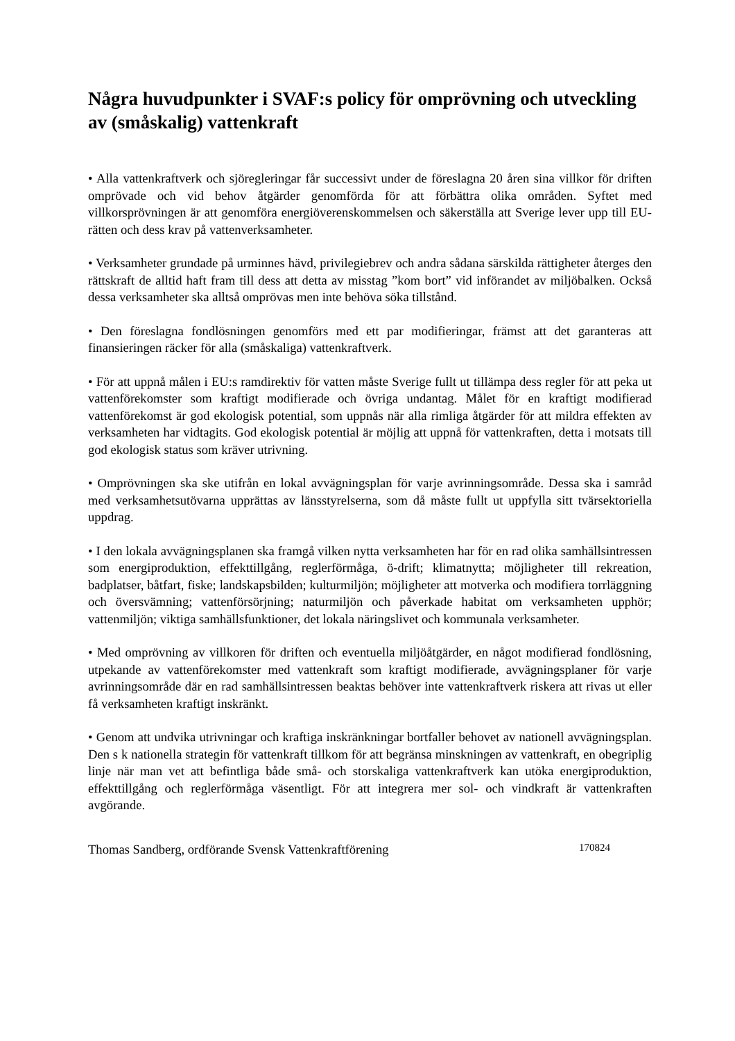Några huvudpunkter i SVAF:s policy för omprövning och utveckling av (småskalig) vattenkraft
• Alla vattenkraftverk och sjöregleringar får successivt under de föreslagna 20 åren sina villkor för driften omprövade och vid behov åtgärder genomförda för att förbättra olika områden. Syftet med villkorsprövningen är att genomföra energiöverenskommelsen och säkerställa att Sverige lever upp till EU-rätten och dess krav på vattenverksamheter.
• Verksamheter grundade på urminnes hävd, privilegiebrev och andra sådana särskilda rättigheter återges den rättskraft de alltid haft fram till dess att detta av misstag ”kom bort” vid införandet av miljöbalken. Också dessa verksamheter ska alltså omprövas men inte behöva söka tillstånd.
• Den föreslagna fondlösningen genomförs med ett par modifieringar, främst att det garanteras att finansieringen räcker för alla (småskaliga) vattenkraftverk.
• För att uppnå målen i EU:s ramdirektiv för vatten måste Sverige fullt ut tillämpa dess regler för att peka ut vattenförekomster som kraftigt modifierade och övriga undantag. Målet för en kraftigt modifierad vattenförekomst är god ekologisk potential, som uppnås när alla rimliga åtgärder för att mildra effekten av verksamheten har vidtagits. God ekologisk potential är möjlig att uppnå för vattenkraften, detta i motsats till god ekologisk status som kräver utrivning.
• Omprövningen ska ske utifrån en lokal avvägningsplan för varje avrinningsområde. Dessa ska i samråd med verksamhetsutövarna upprättas av länsstyrelserna, som då måste fullt ut uppfylla sitt tvärsektoriella uppdrag.
• I den lokala avvägningsplanen ska framgå vilken nytta verksamheten har för en rad olika samhällsintressen som energiproduktion, effekttillgång, reglerförmåga, ö-drift; klimatnytta; möjligheter till rekreation, badplatser, båtfart, fiske; landskapsbilden; kulturmiljön; möjligheter att motverka och modifiera torrläggning och översvämning; vattenförsörjning; naturmiljön och påverkade habitat om verksamheten upphör; vattenmiljön; viktiga samhällsfunktioner, det lokala näringslivet och kommunala verksamheter.
• Med omprövning av villkoren för driften och eventuella miljöåtgärder, en något modifierad fondlösning, utpekande av vattenförekomster med vattenkraft som kraftigt modifierade, avvägningsplaner för varje avrinningsområde där en rad samhällsintressen beaktas behöver inte vattenkraftverk riskera att rivas ut eller få verksamheten kraftigt inskränkt.
• Genom att undvika utrivningar och kraftiga inskränkningar bortfaller behovet av nationell avvägningsplan. Den s k nationella strategin för vattenkraft tillkom för att begränsa minskningen av vattenkraft, en obegriplig linje när man vet att befintliga både små- och storskaliga vattenkraftverk kan utöka energiproduktion, effekttillgång och reglerförmåga väsentligt. För att integrera mer sol- och vindkraft är vattenkraften avgörande.
Thomas Sandberg, ordförande Svensk Vattenkraftförening 170824